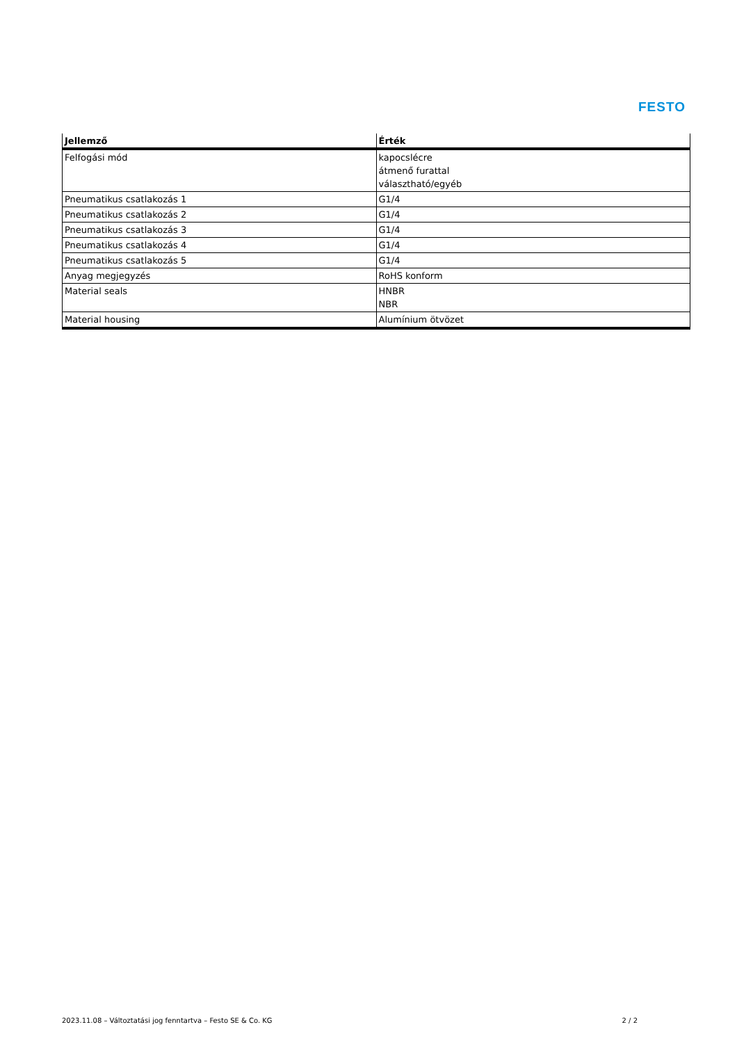FESTO
| Jellemző | Érték |
| --- | --- |
| Felfogási mód | kapocslécre átmenő furattal választható/egyéb |
| Pneumatikus csatlakozás 1 | G1/4 |
| Pneumatikus csatlakozás 2 | G1/4 |
| Pneumatikus csatlakozás 3 | G1/4 |
| Pneumatikus csatlakozás 4 | G1/4 |
| Pneumatikus csatlakozás 5 | G1/4 |
| Anyag megjegyzés | RoHS konform |
| Material seals | HNBR NBR |
| Material housing | Alumínium ötvözet |
2023.11.08 – Változtatási jog fenntartva – Festo SE & Co. KG 2 / 2